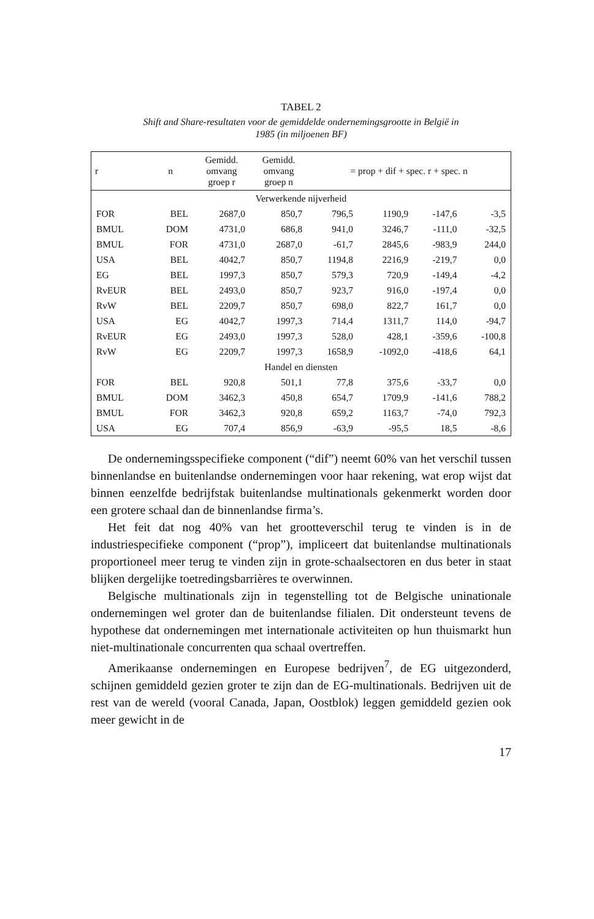TABEL 2
Shift and Share-resultaten voor de gemiddelde ondernemingsgrootte in België in
1985 (in miljoenen BF)
| r | n | Gemidd. omvang groep r | Gemidd. omvang groep n | = prop + dif + spec. r + spec. n | | | |
| --- | --- | --- | --- | --- | --- | --- | --- |
| Verwerkende nijverheid | | | | | | | |
| FOR | BEL | 2687,0 | 850,7 | 796,5 | 1190,9 | -147,6 | -3,5 |
| BMUL | DOM | 4731,0 | 686,8 | 941,0 | 3246,7 | -111,0 | -32,5 |
| BMUL | FOR | 4731,0 | 2687,0 | -61,7 | 2845,6 | -983,9 | 244,0 |
| USA | BEL | 4042,7 | 850,7 | 1194,8 | 2216,9 | -219,7 | 0,0 |
| EG | BEL | 1997,3 | 850,7 | 579,3 | 720,9 | -149,4 | -4,2 |
| RvEUR | BEL | 2493,0 | 850,7 | 923,7 | 916,0 | -197,4 | 0,0 |
| RvW | BEL | 2209,7 | 850,7 | 698,0 | 822,7 | 161,7 | 0,0 |
| USA | EG | 4042,7 | 1997,3 | 714,4 | 1311,7 | 114,0 | -94,7 |
| RvEUR | EG | 2493,0 | 1997,3 | 528,0 | 428,1 | -359,6 | -100,8 |
| RvW | EG | 2209,7 | 1997,3 | 1658,9 | -1092,0 | -418,6 | 64,1 |
| Handel en diensten | | | | | | | |
| FOR | BEL | 920,8 | 501,1 | 77,8 | 375,6 | -33,7 | 0,0 |
| BMUL | DOM | 3462,3 | 450,8 | 654,7 | 1709,9 | -141,6 | 788,2 |
| BMUL | FOR | 3462,3 | 920,8 | 659,2 | 1163,7 | -74,0 | 792,3 |
| USA | EG | 707,4 | 856,9 | -63,9 | -95,5 | 18,5 | -8,6 |
De ondernemingsspecifieke component (“dif”) neemt 60% van het verschil tussen binnenlandse en buitenlandse ondernemingen voor haar rekening, wat erop wijst dat binnen eenzelfde bedrijfstak buitenlandse multinationals gekenmerkt worden door een grotere schaal dan de binnenlandse firma’s.
Het feit dat nog 40% van het grootteverschil terug te vinden is in de industriespecifieke component (“prop”), impliceert dat buitenlandse multinationals proportioneel meer terug te vinden zijn in grote-schaalsectoren en dus beter in staat blijken dergelijke toetredingsbarrières te overwinnen.
Belgische multinationals zijn in tegenstelling tot de Belgische uninationale ondernemingen wel groter dan de buitenlandse filialen. Dit ondersteunt tevens de hypothese dat ondernemingen met internationale activiteiten op hun thuismarkt hun niet-multinationale concurrenten qua schaal overtreffen.
Amerikaanse ondernemingen en Europese bedrijven<sup>7</sup>, de EG uitgezonderd, schijnen gemiddeld gezien groter te zijn dan de EG-multinationals. Bedrijven uit de rest van de wereld (vooral Canada, Japan, Oostblok) leggen gemiddeld gezien ook meer gewicht in de
17